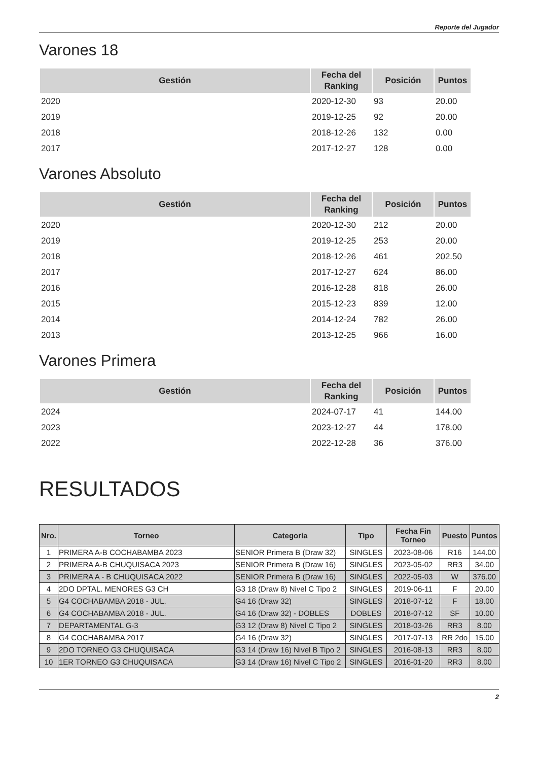Reporte del Jugador
Varones 18
| Gestión | Fecha del Ranking | Posición | Puntos |
| --- | --- | --- | --- |
| 2020 | 2020-12-30 | 93 | 20.00 |
| 2019 | 2019-12-25 | 92 | 20.00 |
| 2018 | 2018-12-26 | 132 | 0.00 |
| 2017 | 2017-12-27 | 128 | 0.00 |
Varones Absoluto
| Gestión | Fecha del Ranking | Posición | Puntos |
| --- | --- | --- | --- |
| 2020 | 2020-12-30 | 212 | 20.00 |
| 2019 | 2019-12-25 | 253 | 20.00 |
| 2018 | 2018-12-26 | 461 | 202.50 |
| 2017 | 2017-12-27 | 624 | 86.00 |
| 2016 | 2016-12-28 | 818 | 26.00 |
| 2015 | 2015-12-23 | 839 | 12.00 |
| 2014 | 2014-12-24 | 782 | 26.00 |
| 2013 | 2013-12-25 | 966 | 16.00 |
Varones Primera
| Gestión | Fecha del Ranking | Posición | Puntos |
| --- | --- | --- | --- |
| 2024 | 2024-07-17 | 41 | 144.00 |
| 2023 | 2023-12-27 | 44 | 178.00 |
| 2022 | 2022-12-28 | 36 | 376.00 |
RESULTADOS
| Nro. | Torneo | Categoría | Tipo | Fecha Fin Torneo | Puesto | Puntos |
| --- | --- | --- | --- | --- | --- | --- |
| 1 | PRIMERA A-B COCHABAMBA 2023 | SENIOR Primera B (Draw 32) | SINGLES | 2023-08-06 | R16 | 144.00 |
| 2 | PRIMERA A-B CHUQUISACA 2023 | SENIOR Primera B (Draw 16) | SINGLES | 2023-05-02 | RR3 | 34.00 |
| 3 | PRIMERA A - B CHUQUISACA 2022 | SENIOR Primera B (Draw 16) | SINGLES | 2022-05-03 | W | 376.00 |
| 4 | 2DO DPTAL. MENORES G3 CH | G3 18 (Draw 8) Nivel C Tipo 2 | SINGLES | 2019-06-11 | F | 20.00 |
| 5 | G4 COCHABAMBA 2018 - JUL. | G4 16 (Draw 32) | SINGLES | 2018-07-12 | F | 18.00 |
| 6 | G4 COCHABAMBA 2018 - JUL. | G4 16 (Draw 32) - DOBLES | DOBLES | 2018-07-12 | SF | 10.00 |
| 7 | DEPARTAMENTAL G-3 | G3 12 (Draw 8) Nivel C Tipo 2 | SINGLES | 2018-03-26 | RR3 | 8.00 |
| 8 | G4 COCHABAMBA 2017 | G4 16 (Draw 32) | SINGLES | 2017-07-13 | RR 2do | 15.00 |
| 9 | 2DO TORNEO G3 CHUQUISACA | G3 14 (Draw 16) Nivel B Tipo 2 | SINGLES | 2016-08-13 | RR3 | 8.00 |
| 10 | 1ER TORNEO G3 CHUQUISACA | G3 14 (Draw 16) Nivel C Tipo 2 | SINGLES | 2016-01-20 | RR3 | 8.00 |
2